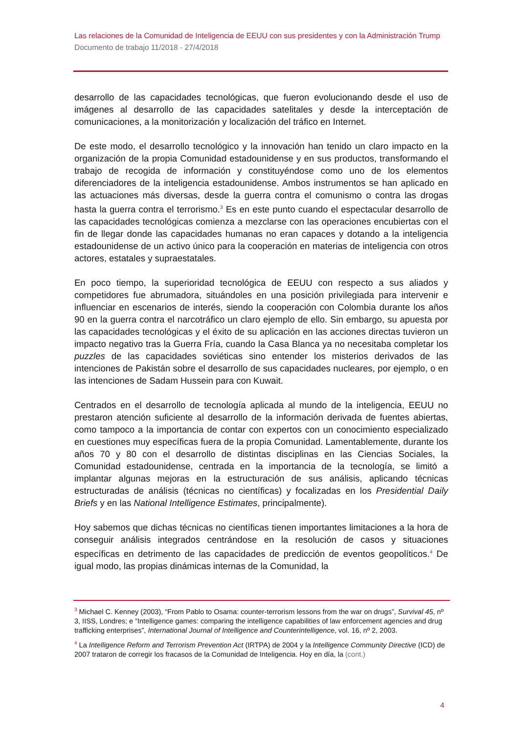Las relaciones de la Comunidad de Inteligencia de EEUU con sus presidentes y con la Administración Trump
Documento de trabajo 11/2018 - 27/4/2018
desarrollo de las capacidades tecnológicas, que fueron evolucionando desde el uso de imágenes al desarrollo de las capacidades satelitales y desde la interceptación de comunicaciones, a la monitorización y localización del tráfico en Internet.
De este modo, el desarrollo tecnológico y la innovación han tenido un claro impacto en la organización de la propia Comunidad estadounidense y en sus productos, transformando el trabajo de recogida de información y constituyéndose como uno de los elementos diferenciadores de la inteligencia estadounidense. Ambos instrumentos se han aplicado en las actuaciones más diversas, desde la guerra contra el comunismo o contra las drogas hasta la guerra contra el terrorismo.<sup>3</sup> Es en este punto cuando el espectacular desarrollo de las capacidades tecnológicas comienza a mezclarse con las operaciones encubiertas con el fin de llegar donde las capacidades humanas no eran capaces y dotando a la inteligencia estadounidense de un activo único para la cooperación en materias de inteligencia con otros actores, estatales y supraestatales.
En poco tiempo, la superioridad tecnológica de EEUU con respecto a sus aliados y competidores fue abrumadora, situándoles en una posición privilegiada para intervenir e influenciar en escenarios de interés, siendo la cooperación con Colombia durante los años 90 en la guerra contra el narcotráfico un claro ejemplo de ello. Sin embargo, su apuesta por las capacidades tecnológicas y el éxito de su aplicación en las acciones directas tuvieron un impacto negativo tras la Guerra Fría, cuando la Casa Blanca ya no necesitaba completar los puzzles de las capacidades soviéticas sino entender los misterios derivados de las intenciones de Pakistán sobre el desarrollo de sus capacidades nucleares, por ejemplo, o en las intenciones de Sadam Hussein para con Kuwait.
Centrados en el desarrollo de tecnología aplicada al mundo de la inteligencia, EEUU no prestaron atención suficiente al desarrollo de la información derivada de fuentes abiertas, como tampoco a la importancia de contar con expertos con un conocimiento especializado en cuestiones muy específicas fuera de la propia Comunidad. Lamentablemente, durante los años 70 y 80 con el desarrollo de distintas disciplinas en las Ciencias Sociales, la Comunidad estadounidense, centrada en la importancia de la tecnología, se limitó a implantar algunas mejoras en la estructuración de sus análisis, aplicando técnicas estructuradas de análisis (técnicas no científicas) y focalizadas en los Presidential Daily Briefs y en las National Intelligence Estimates, principalmente).
Hoy sabemos que dichas técnicas no científicas tienen importantes limitaciones a la hora de conseguir análisis integrados centrándose en la resolución de casos y situaciones específicas en detrimento de las capacidades de predicción de eventos geopolíticos.<sup>4</sup> De igual modo, las propias dinámicas internas de la Comunidad, la
<sup>3</sup> Michael C. Kenney (2003), “From Pablo to Osama: counter-terrorism lessons from the war on drugs”, Survival 45, nº 3, IISS, Londres; e “Intelligence games: comparing the intelligence capabilities of law enforcement agencies and drug trafficking enterprises”, International Journal of Intelligence and Counterintelligence, vol. 16, nº 2, 2003.
<sup>4</sup> La Intelligence Reform and Terrorism Prevention Act (IRTPA) de 2004 y la Intelligence Community Directive (ICD) de 2007 trataron de corregir los fracasos de la Comunidad de Inteligencia. Hoy en día, la (cont.)
4